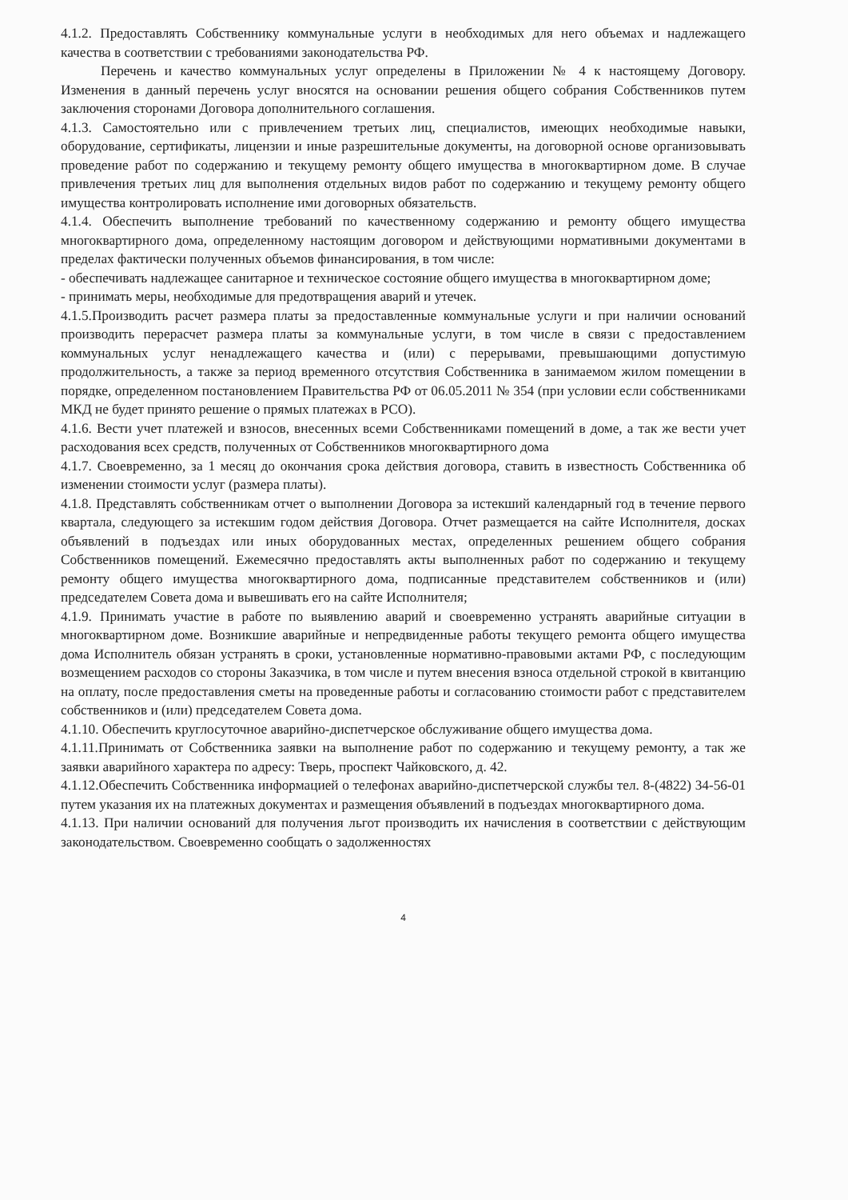4.1.2. Предоставлять Собственнику коммунальные услуги в необходимых для него объемах и надлежащего качества в соответствии с требованиями законодательства РФ.
Перечень и качество коммунальных услуг определены в Приложении № 4 к настоящему Договору. Изменения в данный перечень услуг вносятся на основании решения общего собрания Собственников путем заключения сторонами Договора дополнительного соглашения.
4.1.3. Самостоятельно или с привлечением третьих лиц, специалистов, имеющих необходимые навыки, оборудование, сертификаты, лицензии и иные разрешительные документы, на договорной основе организовывать проведение работ по содержанию и текущему ремонту общего имущества в многоквартирном доме. В случае привлечения третьих лиц для выполнения отдельных видов работ по содержанию и текущему ремонту общего имущества контролировать исполнение ими договорных обязательств.
4.1.4. Обеспечить выполнение требований по качественному содержанию и ремонту общего имущества многоквартирного дома, определенному настоящим договором и действующими нормативными документами в пределах фактически полученных объемов финансирования, в том числе:
- обеспечивать надлежащее санитарное и техническое состояние общего имущества в многоквартирном доме;
- принимать меры, необходимые для предотвращения аварий и утечек.
4.1.5.Производить расчет размера платы за предоставленные коммунальные услуги и при наличии оснований производить перерасчет размера платы за коммунальные услуги, в том числе в связи с предоставлением коммунальных услуг ненадлежащего качества и (или) с перерывами, превышающими допустимую продолжительность, а также за период временного отсутствия Собственника в занимаемом жилом помещении в порядке, определенном постановлением Правительства РФ от 06.05.2011 № 354 (при условии если собственниками МКД не будет принято решение о прямых платежах в РСО).
4.1.6. Вести учет платежей и взносов, внесенных всеми Собственниками помещений в доме, а так же вести учет расходования всех средств, полученных от Собственников многоквартирного дома
4.1.7. Своевременно, за 1 месяц до окончания срока действия договора, ставить в известность Собственника об изменении стоимости услуг (размера платы).
4.1.8. Представлять собственникам отчет о выполнении Договора за истекший календарный год в течение первого квартала, следующего за истекшим годом действия Договора. Отчет размещается на сайте Исполнителя, досках объявлений в подъездах или иных оборудованных местах, определенных решением общего собрания Собственников помещений. Ежемесячно предоставлять акты выполненных работ по содержанию и текущему ремонту общего имущества многоквартирного дома, подписанные представителем собственников и (или) председателем Совета дома и вывешивать его на сайте Исполнителя;
4.1.9. Принимать участие в работе по выявлению аварий и своевременно устранять аварийные ситуации в многоквартирном доме. Возникшие аварийные и непредвиденные работы текущего ремонта общего имущества дома Исполнитель обязан устранять в сроки, установленные нормативно-правовыми актами РФ, с последующим возмещением расходов со стороны Заказчика, в том числе и путем внесения взноса отдельной строкой в квитанцию на оплату, после предоставления сметы на проведенные работы и согласованию стоимости работ с представителем собственников и (или) председателем Совета дома.
4.1.10. Обеспечить круглосуточное аварийно-диспетчерское обслуживание общего имущества дома.
4.1.11.Принимать от Собственника заявки на выполнение работ по содержанию и текущему ремонту, а так же заявки аварийного характера по адресу: Тверь, проспект Чайковского, д. 42.
4.1.12.Обеспечить Собственника информацией о телефонах аварийно-диспетчерской службы тел. 8-(4822) 34-56-01 путем указания их на платежных документах и размещения объявлений в подъездах многоквартирного дома.
4.1.13. При наличии оснований для получения льгот производить их начисления в соответствии с действующим законодательством. Своевременно сообщать о задолженностях
4